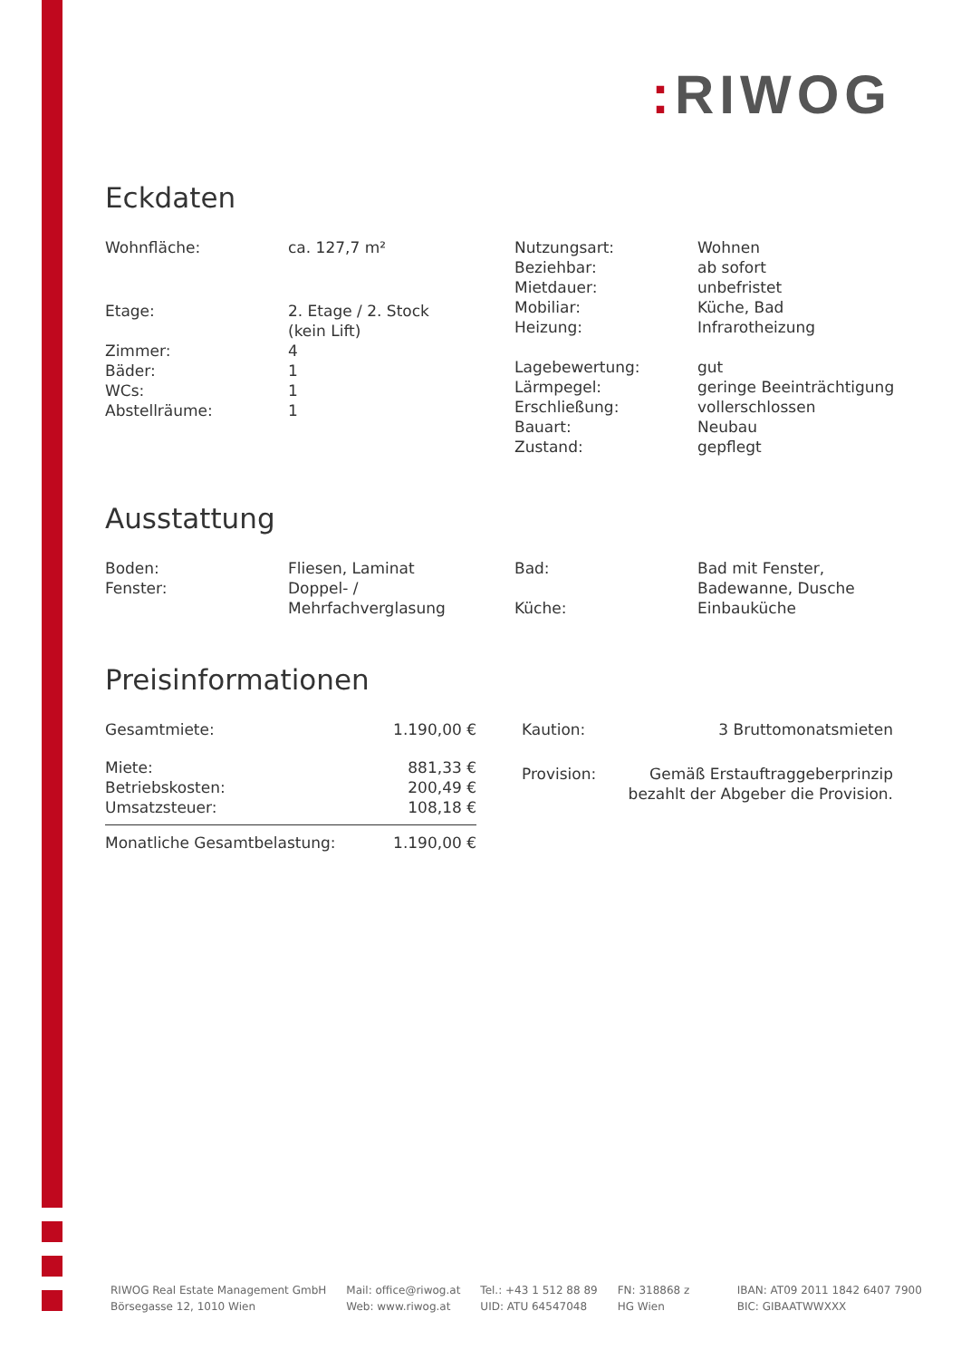: RIWOG
Eckdaten
| Wohnfläche: | ca. 127,7 m² | Nutzungsart: Beziehbar: Mietdauer: Mobiliar: Heizung: Lagebewertung: Lärmpegel: Erschließung: Bauart: Zustand: | Wohnen ab sofort unbefristet Küche, Bad Infrarotheizung gut geringe Beeinträchtigung vollerschlossen Neubau gepflegt |
| Etage: Zimmer: Bäder: WCs: Abstellräume: | 2. Etage / 2. Stock (kein Lift) 4 1 1 1 |
Ausstattung
| Boden: Fenster: | Fliesen, Laminat Doppel- / Mehrfachverglasung | Bad: Küche: | Bad mit Fenster, Badewanne, Dusche Einbauküche |
Preisinformationen
| Gesamtmiete: | 1.190,00 € |
| Miete: | 881,33 € |
| Betriebskosten: | 200,49 € |
| Umsatzsteuer: | 108,18 € |
| Monatliche Gesamtbelastung: | 1.190,00 € |
| Kaution: | 3 Bruttomonatsmieten |
| Provision: | Gemäß Erstauftraggeberprinzip bezahlt der Abgeber die Provision. |
RIWOG Real Estate Management GmbH
Börsegasse 12, 1010 Wien
Mail: office@riwog.at
Web: www.riwog.at
Tel.: +43 1 512 88 89
UID: ATU 64547048
FN: 318868 z
HG Wien
IBAN: AT09 2011 1842 6407 7900
BIC: GIBAATWWXXX